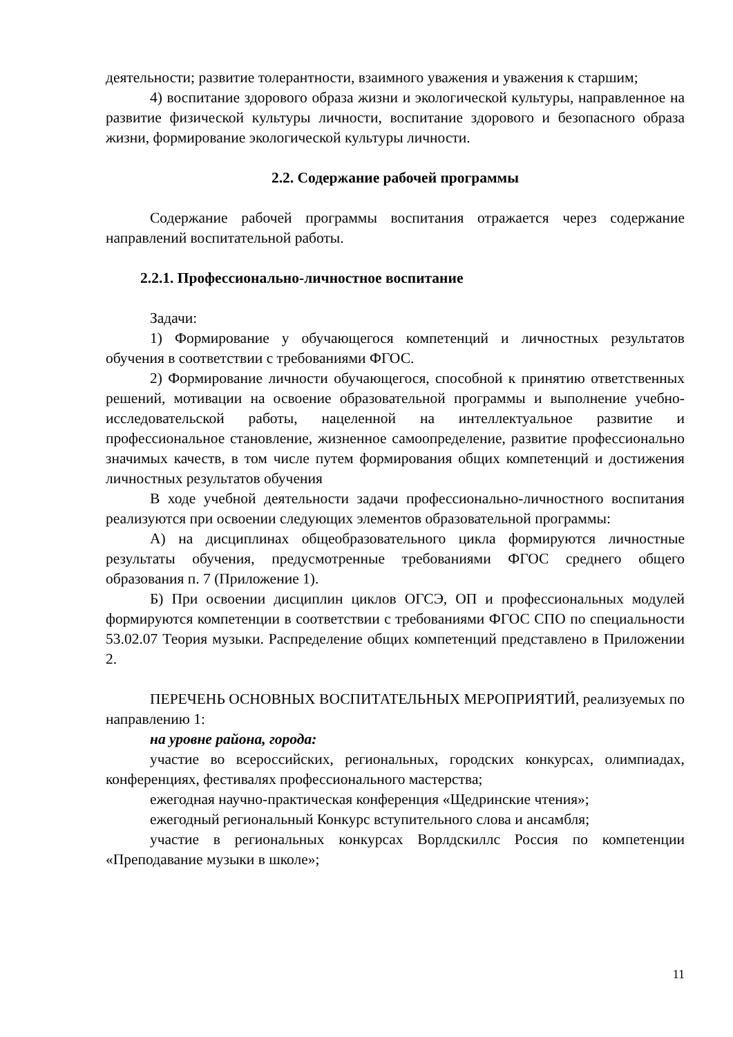деятельности; развитие толерантности, взаимного уважения и уважения к старшим;
4) воспитание здорового образа жизни и экологической культуры, направленное на развитие физической культуры личности, воспитание здорового и безопасного образа жизни, формирование экологической культуры личности.
2.2. Содержание рабочей программы
Содержание рабочей программы воспитания отражается через содержание направлений воспитательной работы.
2.2.1. Профессионально-личностное воспитание
Задачи:
1) Формирование у обучающегося компетенций и личностных результатов обучения в соответствии с требованиями ФГОС.
2) Формирование личности обучающегося, способной к принятию ответственных решений, мотивации на освоение образовательной программы и выполнение учебно-исследовательской работы, нацеленной на интеллектуальное развитие и профессиональное становление, жизненное самоопределение, развитие профессионально значимых качеств, в том числе путем формирования общих компетенций и достижения личностных результатов обучения
В ходе учебной деятельности задачи профессионально-личностного воспитания реализуются при освоении следующих элементов образовательной программы:
А) на дисциплинах общеобразовательного цикла формируются личностные результаты обучения, предусмотренные требованиями ФГОС среднего общего образования п. 7 (Приложение 1).
Б) При освоении дисциплин циклов ОГСЭ, ОП и профессиональных модулей формируются компетенции в соответствии с требованиями ФГОС СПО по специальности 53.02.07 Теория музыки. Распределение общих компетенций представлено в Приложении 2.
ПЕРЕЧЕНЬ ОСНОВНЫХ ВОСПИТАТЕЛЬНЫХ МЕРОПРИЯТИЙ, реализуемых по направлению 1:
на уровне района, города:
участие во всероссийских, региональных, городских конкурсах, олимпиадах, конференциях, фестивалях профессионального мастерства;
ежегодная научно-практическая конференция «Щедринские чтения»;
ежегодный региональный Конкурс вступительного слова и ансамбля;
участие в региональных конкурсах Ворлдскиллс Россия по компетенции «Преподавание музыки в школе»;
11